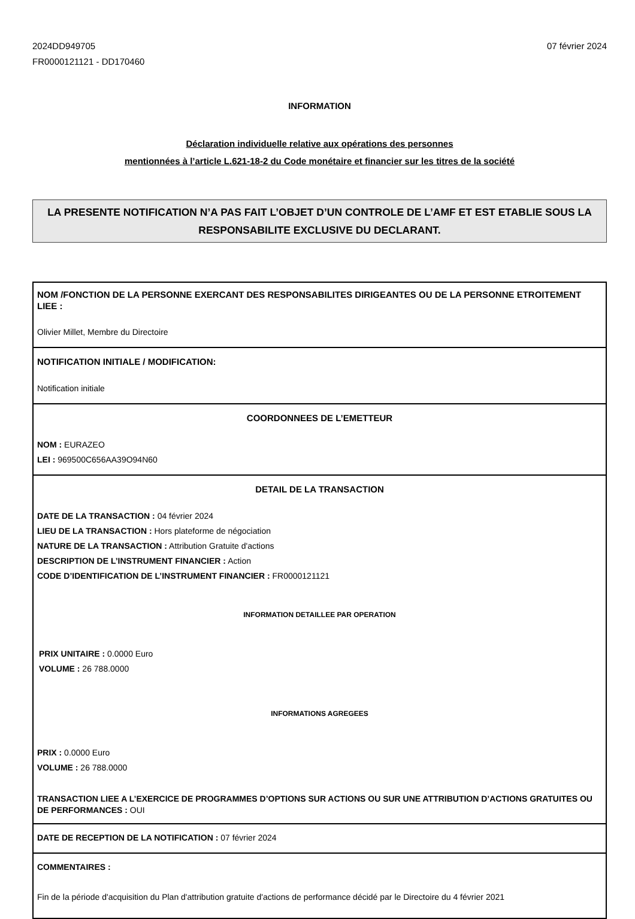2024DD949705
FR0000121121 - DD170460
07 février 2024
INFORMATION
Déclaration individuelle relative aux opérations des personnes
mentionnées à l’article L.621-18-2 du Code monétaire et financier sur les titres de la société
LA PRESENTE NOTIFICATION N’A PAS FAIT L’OBJET D’UN CONTROLE DE L’AMF ET EST ETABLIE SOUS LA RESPONSABILITE EXCLUSIVE DU DECLARANT.
NOM /FONCTION DE LA PERSONNE EXERCANT DES RESPONSABILITES DIRIGEANTES OU DE LA PERSONNE ETROITEMENT LIEE :
Olivier Millet, Membre du Directoire
NOTIFICATION INITIALE / MODIFICATION:
Notification initiale
COORDONNEES DE L’EMETTEUR
NOM : EURAZEO
LEI : 969500C656AA39O94N60
DETAIL DE LA TRANSACTION
DATE DE LA TRANSACTION : 04 février 2024
LIEU DE LA TRANSACTION : Hors plateforme de négociation
NATURE DE LA TRANSACTION : Attribution Gratuite d'actions
DESCRIPTION DE L’INSTRUMENT FINANCIER : Action
CODE D’IDENTIFICATION DE L’INSTRUMENT FINANCIER : FR0000121121
INFORMATION DETAILLEE PAR OPERATION
PRIX UNITAIRE : 0.0000 Euro
VOLUME : 26 788.0000
INFORMATIONS AGREGEES
PRIX : 0.0000 Euro
VOLUME : 26 788.0000
TRANSACTION LIEE A L’EXERCICE DE PROGRAMMES D’OPTIONS SUR ACTIONS OU SUR UNE ATTRIBUTION D’ACTIONS GRATUITES OU DE PERFORMANCES : OUI
DATE DE RECEPTION DE LA NOTIFICATION : 07 février 2024
COMMENTAIRES :
Fin de la période d'acquisition du Plan d'attribution gratuite d'actions de performance décidé par le Directoire du 4 février 2021